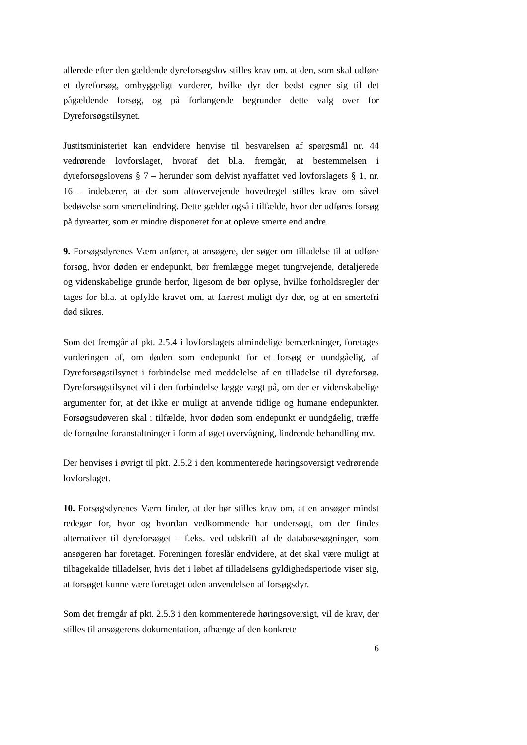allerede efter den gældende dyreforsøgslov stilles krav om, at den, som skal udføre et dyreforsøg, omhyggeligt vurderer, hvilke dyr der bedst egner sig til det pågældende forsøg, og på forlangende begrunder dette valg over for Dyreforsøgstilsynet.
Justitsministeriet kan endvidere henvise til besvarelsen af spørgsmål nr. 44 vedrørende lovforslaget, hvoraf det bl.a. fremgår, at bestemmelsen i dyreforsøgslovens § 7 – herunder som delvist nyaffattet ved lovforslagets § 1, nr. 16 – indebærer, at der som altovervejende hovedregel stilles krav om såvel bedøvelse som smertelindring. Dette gælder også i tilfælde, hvor der udføres forsøg på dyrearter, som er mindre disponeret for at opleve smerte end andre.
9. Forsøgsdyrenes Værn anfører, at ansøgere, der søger om tilladelse til at udføre forsøg, hvor døden er endepunkt, bør fremlægge meget tungtvejende, detaljerede og videnskabelige grunde herfor, ligesom de bør oplyse, hvilke forholdsregler der tages for bl.a. at opfylde kravet om, at færrest muligt dyr dør, og at en smertefri død sikres.
Som det fremgår af pkt. 2.5.4 i lovforslagets almindelige bemærkninger, foretages vurderingen af, om døden som endepunkt for et forsøg er uundgåelig, af Dyreforsøgstilsynet i forbindelse med meddelelse af en tilladelse til dyreforsøg. Dyreforsøgstilsynet vil i den forbindelse lægge vægt på, om der er videnskabelige argumenter for, at det ikke er muligt at anvende tidlige og humane endepunkter. Forsøgsudøveren skal i tilfælde, hvor døden som endepunkt er uundgåelig, træffe de fornødne foranstaltninger i form af øget overvågning, lindrende behandling mv.
Der henvises i øvrigt til pkt. 2.5.2 i den kommenterede høringsoversigt vedrørende lovforslaget.
10. Forsøgsdyrenes Værn finder, at der bør stilles krav om, at en ansøger mindst redegør for, hvor og hvordan vedkommende har undersøgt, om der findes alternativer til dyreforsøget – f.eks. ved udskrift af de databasesøgninger, som ansøgeren har foretaget. Foreningen foreslår endvidere, at det skal være muligt at tilbagekalde tilladelser, hvis det i løbet af tilladelsens gyldighedsperiode viser sig, at forsøget kunne være foretaget uden anvendelsen af forsøgsdyr.
Som det fremgår af pkt. 2.5.3 i den kommenterede høringsoversigt, vil de krav, der stilles til ansøgerens dokumentation, afhænge af den konkrete
6